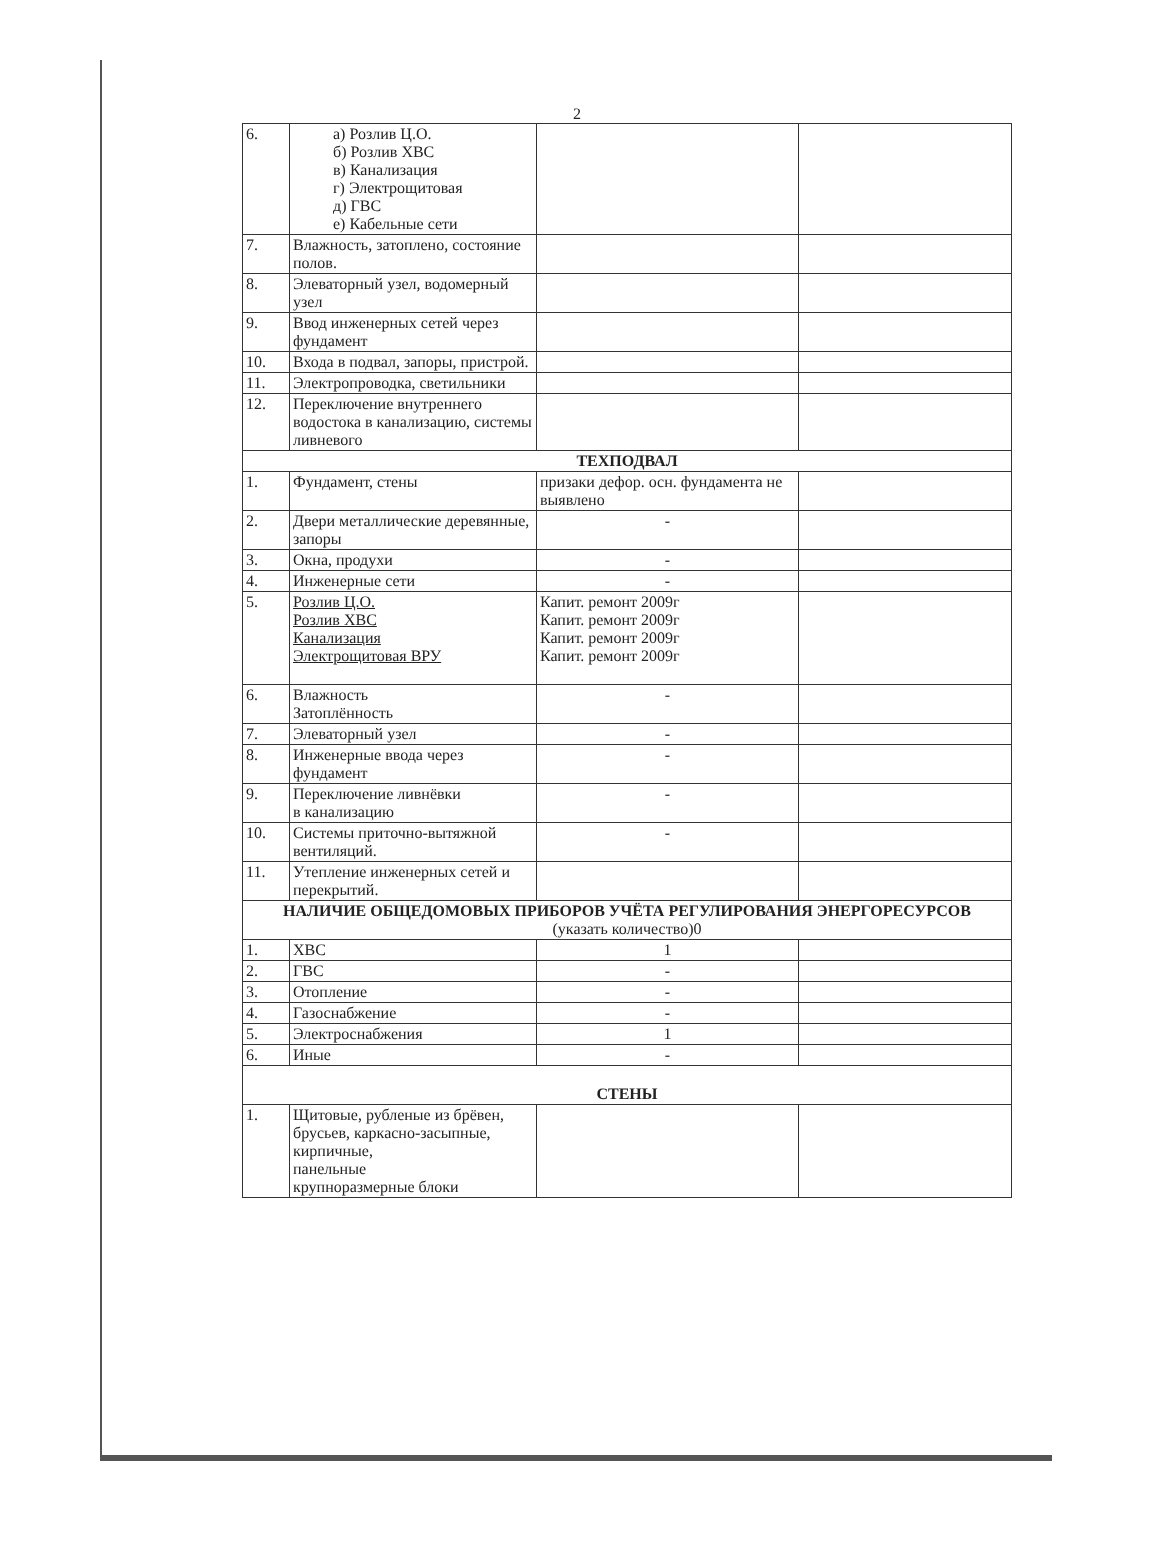2
| 6. | а) Розлив Ц.О. б) Розлив ХВС в) Канализация г) Электрощитовая д) ГВС е) Кабельные сети | | |
| 7. | Влажность, затоплено, состояние полов. | | |
| 8. | Элеваторный узел, водомерный узел | | |
| 9. | Ввод инженерных сетей через фундамент | | |
| 10. | Входа в подвал, запоры, пристрой. | | |
| 11. | Электропроводка, светильники | | |
| 12. | Переключение внутреннего водостока в канализацию, системы ливневого | | |
| ТЕХПОДВАЛ | | | |
| 1. | Фундамент, стены | призаки дефор. осн. фундамента не выявлено | |
| 2. | Двери металлические деревянные, запоры | - | |
| 3. | Окна, продухи | - | |
| 4. | Инженерные сети | - | |
| 5. | Розлив Ц.О. Розлив ХВС Канализация Электрощитовая ВРУ | Капит. ремонт 2009г Капит. ремонт 2009г Капит. ремонт 2009г Капит. ремонт 2009г | |
| 6. | Влажность Затоплённость | - | |
| 7. | Элеваторный узел | - | |
| 8. | Инженерные ввода через фундамент | - | |
| 9. | Переключение ливнёвки в канализацию | - | |
| 10. | Системы приточно-вытяжной вентиляций. | - | |
| 11. | Утепление инженерных сетей и перекрытий. | | |
| НАЛИЧИЕ ОБЩЕДОМОВЫХ ПРИБОРОВ УЧЁТА РЕГУЛИРОВАНИЯ ЭНЕРГОРЕСУРСОВ (указать количество)0 | | | |
| 1. | ХВС | 1 | |
| 2. | ГВС | - | |
| 3. | Отопление | - | |
| 4. | Газоснабжение | - | |
| 5. | Электроснабжения | 1 | |
| 6. | Иные | - | |
| СТЕНЫ | | | |
| 1. | Щитовые, рубленые из брёвен, брусьев, каркасно-засыпные, кирпичные, панельные крупноразмерные блоки | | |